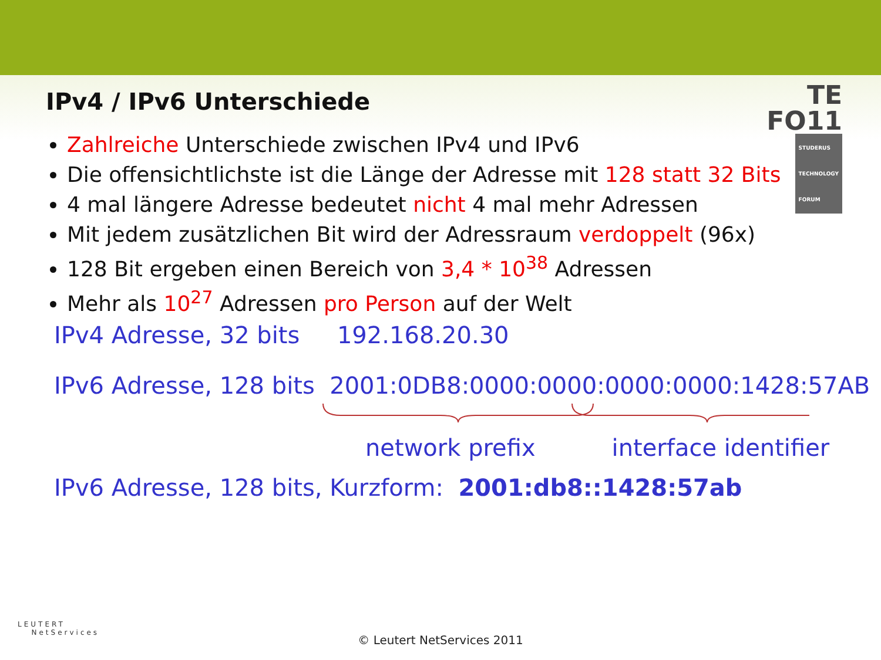TE
FO11 STUDERUS
TECHNOLOGY
FORUM
IPv4 / IPv6 Unterschiede
Zahlreiche Unterschiede zwischen IPv4 und IPv6
Die offensichtlichste ist die Länge der Adresse mit 128 statt 32 Bits
4 mal längere Adresse bedeutet nicht 4 mal mehr Adressen
Mit jedem zusätzlichen Bit wird der Adressraum verdoppelt (96x)
128 Bit ergeben einen Bereich von 3,4 * 10<sup>38</sup> Adressen
Mehr als 10<sup>27</sup> Adressen pro Person auf der Welt
IPv4 Adresse, 32 bits 192.168.20.30
IPv6 Adresse, 128 bits 2001:0DB8:0000:0000:0000:0000:1428:57AB
network prefix interface identifier
IPv6 Adresse, 128 bits, Kurzform: 2001:db8::1428:57ab
LEUTERT
NetServices
© Leutert NetServices 2011